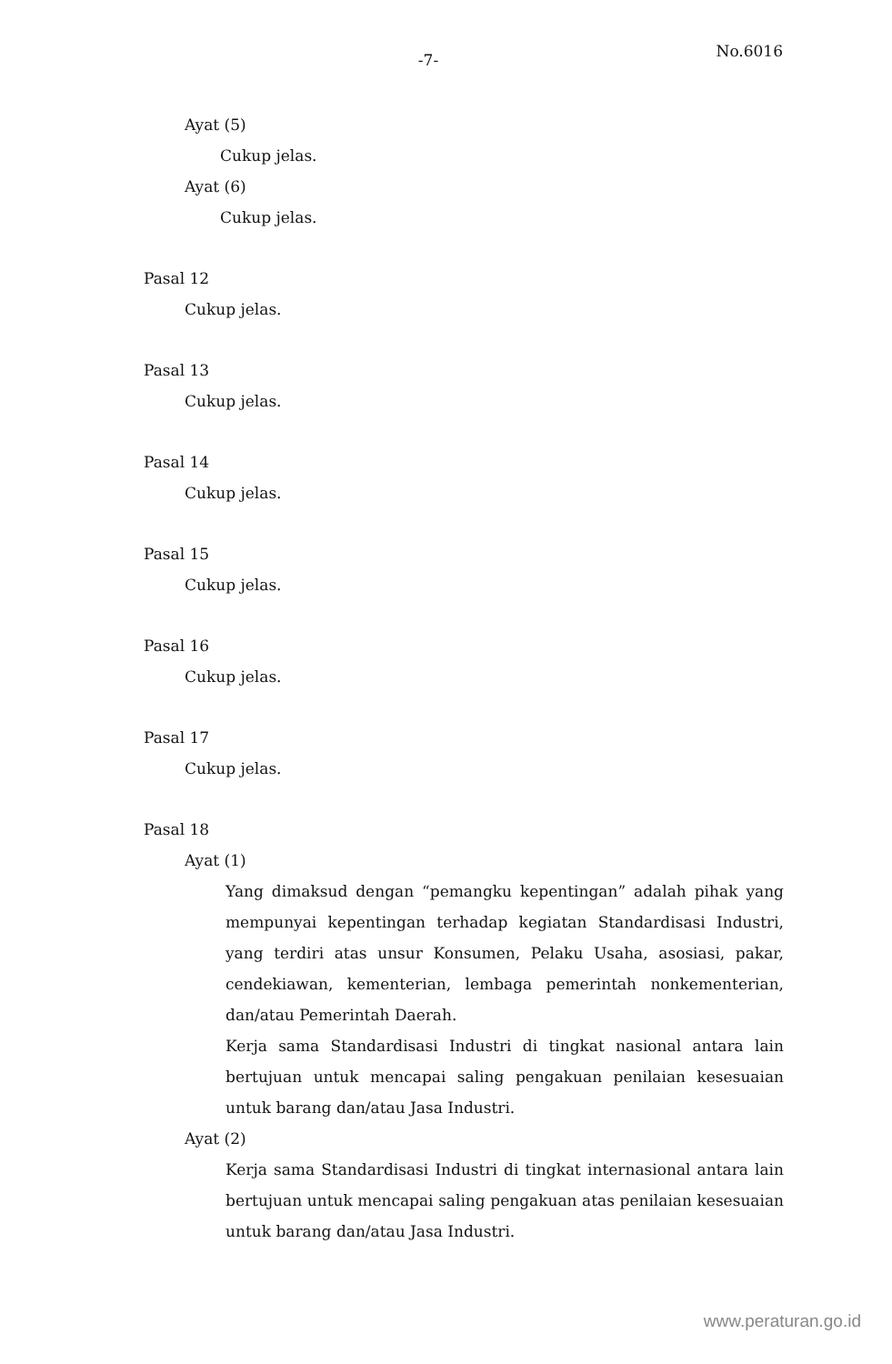-7- No.6016
Ayat (5)
Cukup jelas.
Ayat (6)
Cukup jelas.
Pasal 12
Cukup jelas.
Pasal 13
Cukup jelas.
Pasal 14
Cukup jelas.
Pasal 15
Cukup jelas.
Pasal 16
Cukup jelas.
Pasal 17
Cukup jelas.
Pasal 18
Ayat (1)
Yang dimaksud dengan “pemangku kepentingan” adalah pihak yang mempunyai kepentingan terhadap kegiatan Standardisasi Industri, yang terdiri atas unsur Konsumen, Pelaku Usaha, asosiasi, pakar, cendekiawan, kementerian, lembaga pemerintah nonkementerian, dan/atau Pemerintah Daerah.
Kerja sama Standardisasi Industri di tingkat nasional antara lain bertujuan untuk mencapai saling pengakuan penilaian kesesuaian untuk barang dan/atau Jasa Industri.
Ayat (2)
Kerja sama Standardisasi Industri di tingkat internasional antara lain bertujuan untuk mencapai saling pengakuan atas penilaian kesesuaian untuk barang dan/atau Jasa Industri.
www.peraturan.go.id